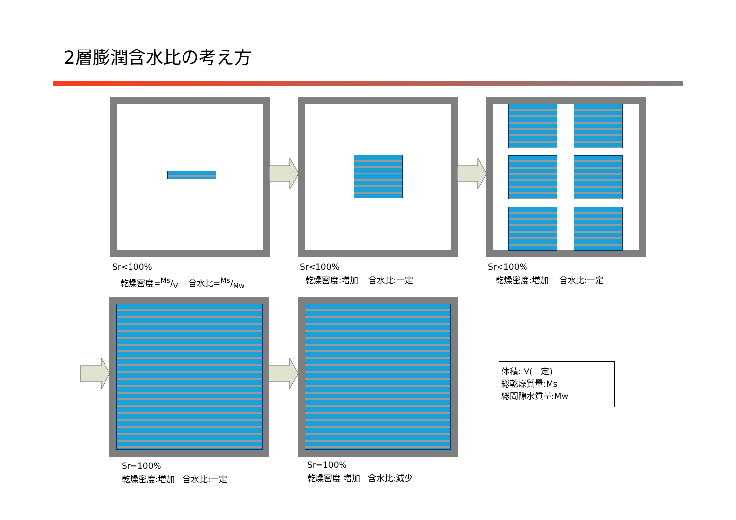2層膨潤含水比の考え方
Sr<100%
乾燥密度=Ms/V 含水比=Ms/Mw
Sr<100%
乾燥密度:増加 含水比:一定
Sr<100%
乾燥密度:増加 含水比:一定
Sr=100%
乾燥密度:増加 含水比:一定
Sr=100%
乾燥密度:増加 含水比:減少
体積: V(一定)
総乾燥質量:Ms
総間隙水質量:Mw